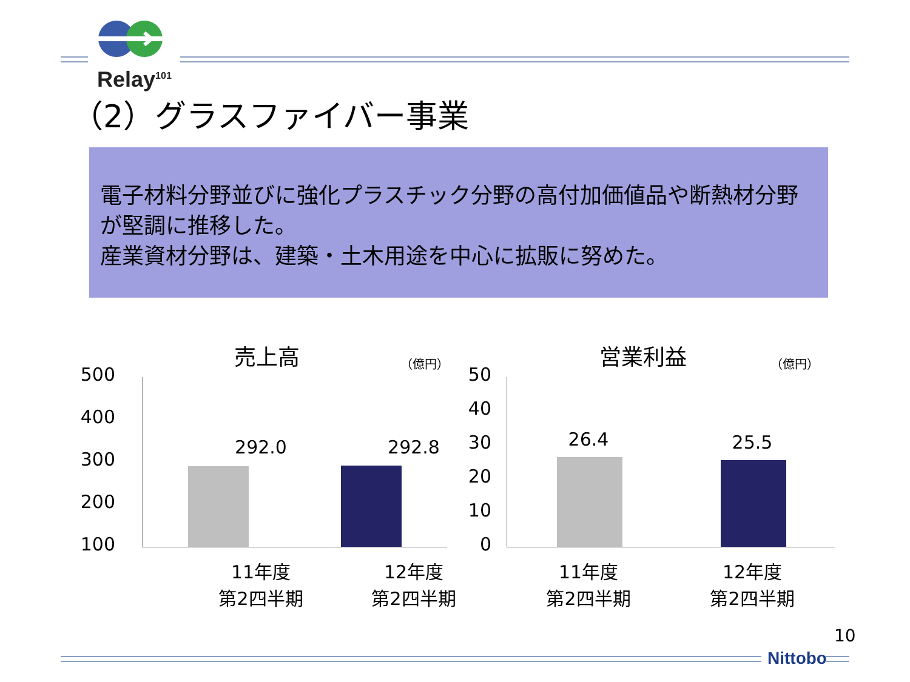Relay<sup>101</sup>
（2）グラスファイバー事業
電子材料分野並びに強化プラスチック分野の高付加価値品や断熱材分野が堅調に推移した。
産業資材分野は、建築・土木用途を中心に拡販に努めた。
売上高
（億円）
500
400
300
200
100
292.0 292.8
11年度
第2四半期
12年度
第2四半期
営業利益
（億円）
50
40
30
20
10
0
26.4 25.5
11年度
第2四半期
12年度
第2四半期
10
Nittobo